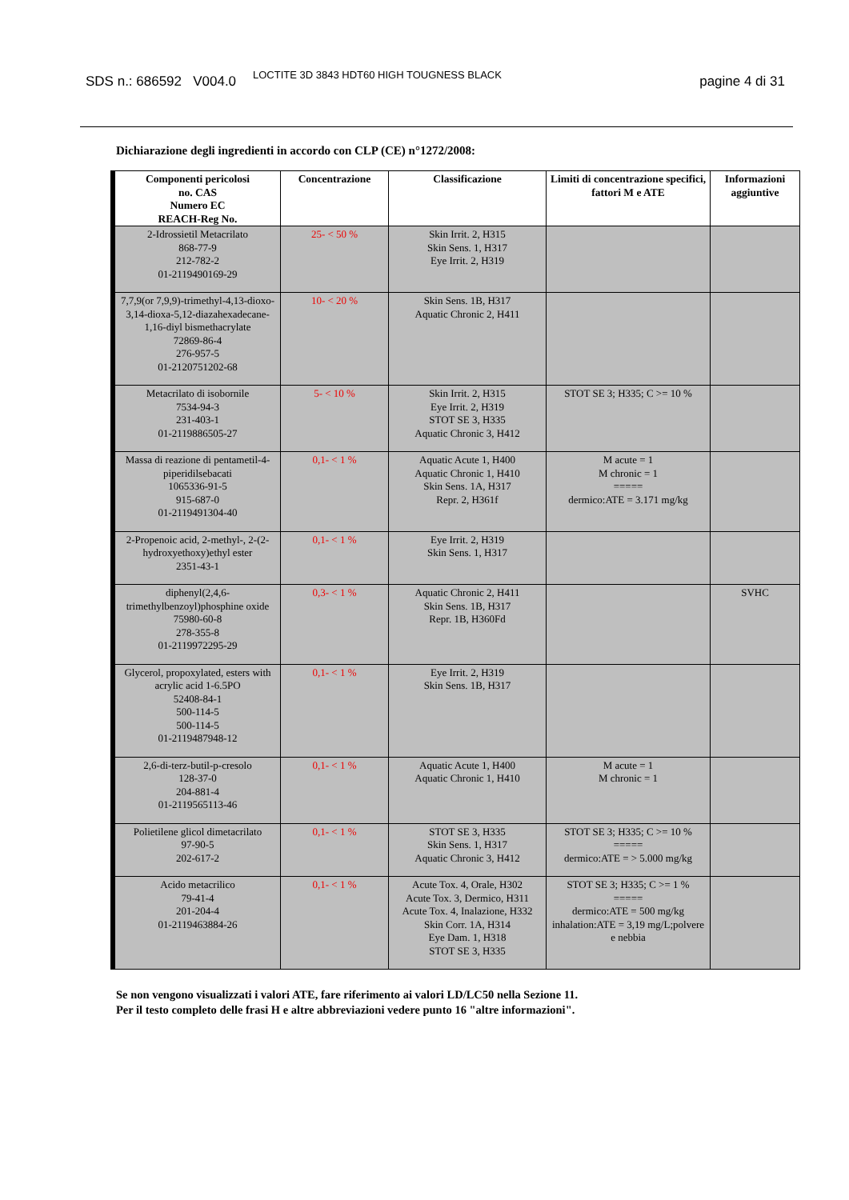SDS n.: 686592 V004.0
LOCTITE 3D 3843 HDT60 HIGH TOUGNESS BLACK
pagine 4 di 31
Dichiarazione degli ingredienti in accordo con CLP (CE) n°1272/2008:
| Componenti pericolosi no. CAS Numero EC REACH-Reg No. | Concentrazione | Classificazione | Limiti di concentrazione specifici, fattori M e ATE | Informazioni aggiuntive |
| --- | --- | --- | --- | --- |
| 2-Idrossietil Metacrilato 868-77-9 212-782-2 01-2119490169-29 | 25- < 50 % | Skin Irrit. 2, H315 Skin Sens. 1, H317 Eye Irrit. 2, H319 | | |
| 7,7,9(or 7,9,9)-trimethyl-4,13-dioxo-3,14-dioxa-5,12-diazahexadecane-1,16-diyl bismethacrylate 72869-86-4 276-957-5 01-2120751202-68 | 10- < 20 % | Skin Sens. 1B, H317 Aquatic Chronic 2, H411 | | |
| Metacrilato di isobornile 7534-94-3 231-403-1 01-2119886505-27 | 5- < 10 % | Skin Irrit. 2, H315 Eye Irrit. 2, H319 STOT SE 3, H335 Aquatic Chronic 3, H412 | STOT SE 3; H335; C >= 10 % | |
| Massa di reazione di pentametil-4-piperidilsebacati 1065336-91-5 915-687-0 01-2119491304-40 | 0,1- < 1 % | Aquatic Acute 1, H400 Aquatic Chronic 1, H410 Skin Sens. 1A, H317 Repr. 2, H361f | M acute = 1 M chronic = 1 ===== dermico:ATE = 3.171 mg/kg | |
| 2-Propenoic acid, 2-methyl-, 2-(2-hydroxyethoxy)ethyl ester 2351-43-1 | 0,1- < 1 % | Eye Irrit. 2, H319 Skin Sens. 1, H317 | | |
| diphenyl(2,4,6-trimethylbenzoyl)phosphine oxide 75980-60-8 278-355-8 01-2119972295-29 | 0,3- < 1 % | Aquatic Chronic 2, H411 Skin Sens. 1B, H317 Repr. 1B, H360Fd | | SVHC |
| Glycerol, propoxylated, esters with acrylic acid 1-6.5PO 52408-84-1 500-114-5 500-114-5 01-2119487948-12 | 0,1- < 1 % | Eye Irrit. 2, H319 Skin Sens. 1B, H317 | | |
| 2,6-di-terz-butil-p-cresolo 128-37-0 204-881-4 01-2119565113-46 | 0,1- < 1 % | Aquatic Acute 1, H400 Aquatic Chronic 1, H410 | M acute = 1 M chronic = 1 | |
| Polietilene glicol dimetacrilato 97-90-5 202-617-2 | 0,1- < 1 % | STOT SE 3, H335 Skin Sens. 1, H317 Aquatic Chronic 3, H412 | STOT SE 3; H335; C >= 10 % ===== dermico:ATE = > 5.000 mg/kg | |
| Acido metacrilico 79-41-4 201-204-4 01-2119463884-26 | 0,1- < 1 % | Acute Tox. 4, Orale, H302 Acute Tox. 3, Dermico, H311 Acute Tox. 4, Inalazione, H332 Skin Corr. 1A, H314 Eye Dam. 1, H318 STOT SE 3, H335 | STOT SE 3; H335; C >= 1 % ===== dermico:ATE = 500 mg/kg inhalation:ATE = 3,19 mg/L;polvere e nebbia | |
Se non vengono visualizzati i valori ATE, fare riferimento ai valori LD/LC50 nella Sezione 11.
Per il testo completo delle frasi H e altre abbreviazioni vedere punto 16 "altre informazioni".